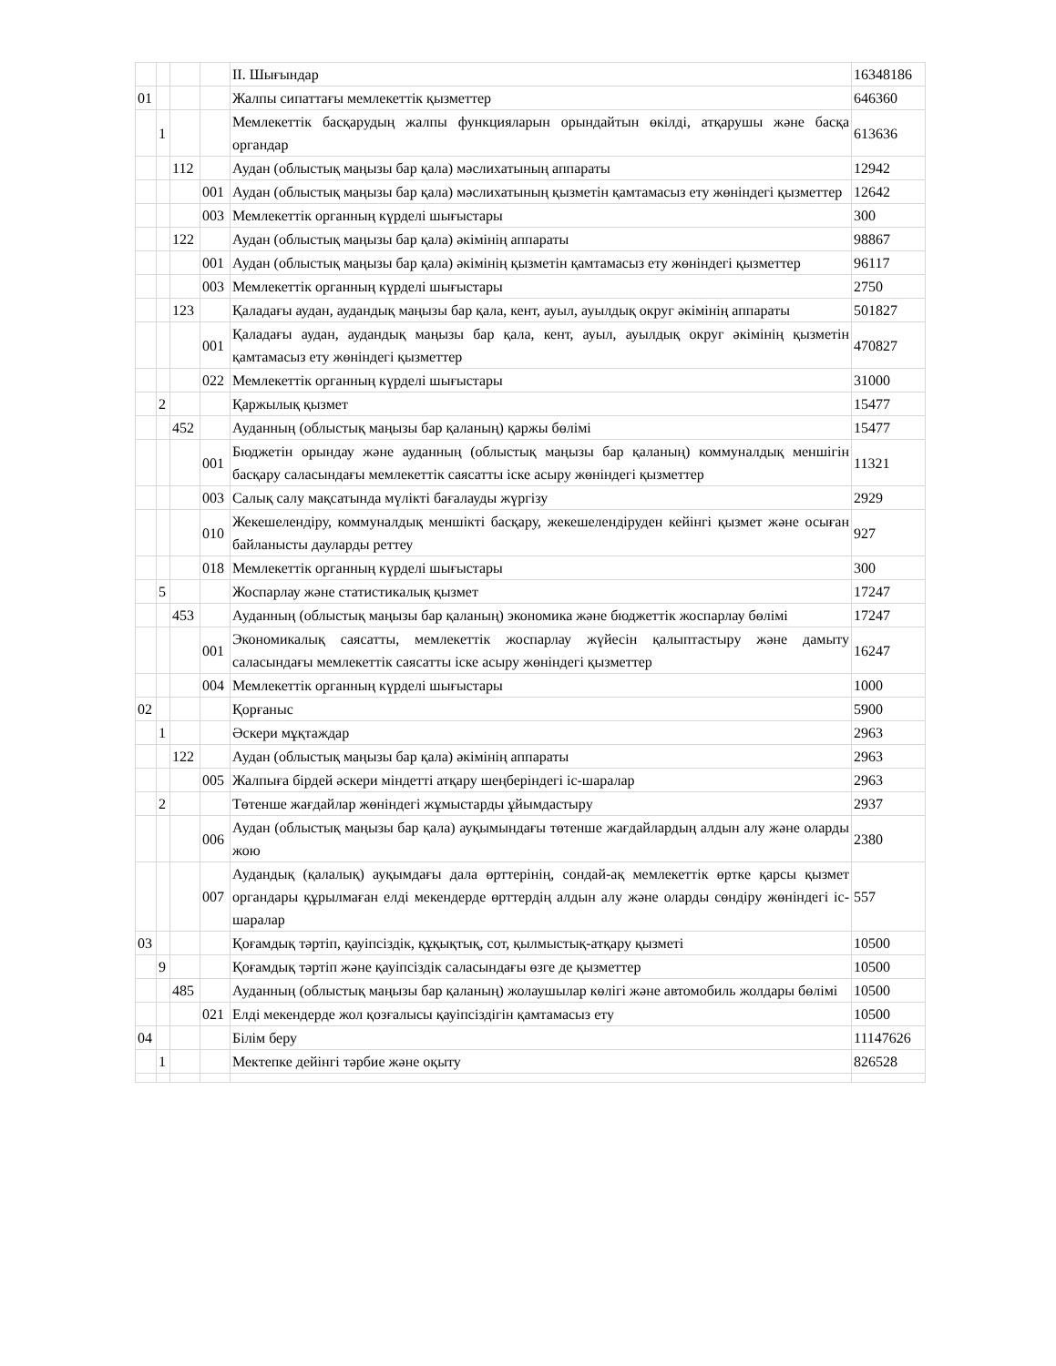| | | | | ІІ. Шығындар | 16348186 |
| 01 | | | | Жалпы сипаттағы мемлекеттік қызметтер | 646360 |
| | 1 | | | Мемлекеттік басқарудың жалпы функцияларын орындайтын өкілді, атқарушы және басқа органдар | 613636 |
| | | 112 | | Аудан (облыстық маңызы бар қала) мәслихатының аппараты | 12942 |
| | | | 001 | Аудан (облыстық маңызы бар қала) мәслихатының қызметін қамтамасыз ету жөніндегі қызметтер | 12642 |
| | | | 003 | Мемлекеттік органның күрделі шығыстары | 300 |
| | | 122 | | Аудан (облыстық маңызы бар қала) әкімінің аппараты | 98867 |
| | | | 001 | Аудан (облыстық маңызы бар қала) әкімінің қызметін қамтамасыз ету жөніндегі қызметтер | 96117 |
| | | | 003 | Мемлекеттік органның күрделі шығыстары | 2750 |
| | | 123 | | Қаладағы аудан, аудандық маңызы бар қала, кент, ауыл, ауылдық округ әкімінің аппараты | 501827 |
| | | | 001 | Қаладағы аудан, аудандық маңызы бар қала, кент, ауыл, ауылдық округ әкімінің қызметін қамтамасыз ету жөніндегі қызметтер | 470827 |
| | | | 022 | Мемлекеттік органның күрделі шығыстары | 31000 |
| | 2 | | | Қаржылық қызмет | 15477 |
| | | 452 | | Ауданның (облыстық маңызы бар қаланың) қаржы бөлімі | 15477 |
| | | | 001 | Бюджетін орындау және ауданның (облыстық маңызы бар қаланың) коммуналдық меншігін басқару саласындағы мемлекеттік саясатты іске асыру жөніндегі қызметтер | 11321 |
| | | | 003 | Салық салу мақсатында мүлікті бағалауды жүргізу | 2929 |
| | | | 010 | Жекешелендіру, коммуналдық меншікті басқару, жекешелендіруден кейінгі қызмет және осыған байланысты дауларды реттеу | 927 |
| | | | 018 | Мемлекеттік органның күрделі шығыстары | 300 |
| | 5 | | | Жоспарлау және статистикалық қызмет | 17247 |
| | | 453 | | Ауданның (облыстық маңызы бар қаланың) экономика және бюджеттік жоспарлау бөлімі | 17247 |
| | | | 001 | Экономикалық саясатты, мемлекеттік жоспарлау жүйесін қалыптастыру және дамыту саласындағы мемлекеттік саясатты іске асыру жөніндегі қызметтер | 16247 |
| | | | 004 | Мемлекеттік органның күрделі шығыстары | 1000 |
| 02 | | | | Қорғаныс | 5900 |
| | 1 | | | Әскери мұқтаждар | 2963 |
| | | 122 | | Аудан (облыстық маңызы бар қала) әкімінің аппараты | 2963 |
| | | | 005 | Жалпыға бірдей әскери міндетті атқару шеңберіндегі іс-шаралар | 2963 |
| | 2 | | | Төтенше жағдайлар жөніндегі жұмыстарды ұйымдастыру | 2937 |
| | | | 006 | Аудан (облыстық маңызы бар қала) ауқымындағы төтенше жағдайлардың алдын алу және оларды жою | 2380 |
| | | | 007 | Аудандық (қалалық) ауқымдағы дала өрттерінің, сондай-ақ мемлекеттік өртке қарсы қызмет органдары құрылмаған елді мекендерде өрттердің алдын алу және оларды сөндіру жөніндегі іс-шаралар | 557 |
| 03 | | | | Қоғамдық тәртіп, қауіпсіздік, құқықтық, сот, қылмыстық-атқару қызметі | 10500 |
| | 9 | | | Қоғамдық тәртіп және қауіпсіздік саласындағы өзге де қызметтер | 10500 |
| | | 485 | | Ауданның (облыстық маңызы бар қаланың) жолаушылар көлігі және автомобиль жолдары бөлімі | 10500 |
| | | | 021 | Елді мекендерде жол қозғалысы қауіпсіздігін қамтамасыз ету | 10500 |
| 04 | | | | Білім беру | 11147626 |
| | 1 | | | Мектепке дейінгі тәрбие және оқыту | 826528 |